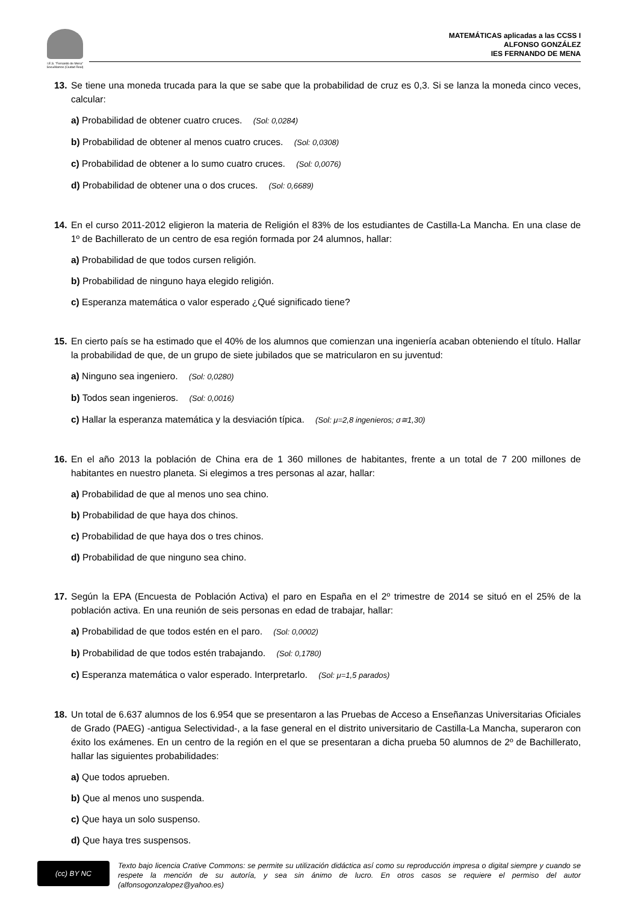I.E.S. "Fernando de Mena"
Socuéllamos (Ciudad Real)
MATEMÁTICAS aplicadas a las CCSS I
ALFONSO GONZÁLEZ
IES FERNANDO DE MENA
13. Se tiene una moneda trucada para la que se sabe que la probabilidad de cruz es 0,3. Si se lanza la moneda cinco veces, calcular:
a) Probabilidad de obtener cuatro cruces. (Sol: 0,0284)
b) Probabilidad de obtener al menos cuatro cruces. (Sol: 0,0308)
c) Probabilidad de obtener a lo sumo cuatro cruces. (Sol: 0,0076)
d) Probabilidad de obtener una o dos cruces. (Sol: 0,6689)
14. En el curso 2011-2012 eligieron la materia de Religión el 83% de los estudiantes de Castilla-La Mancha. En una clase de 1º de Bachillerato de un centro de esa región formada por 24 alumnos, hallar:
a) Probabilidad de que todos cursen religión.
b) Probabilidad de ninguno haya elegido religión.
c) Esperanza matemática o valor esperado ¿Qué significado tiene?
15. En cierto país se ha estimado que el 40% de los alumnos que comienzan una ingeniería acaban obteniendo el título. Hallar la probabilidad de que, de un grupo de siete jubilados que se matricularon en su juventud:
a) Ninguno sea ingeniero. (Sol: 0,0280)
b) Todos sean ingenieros. (Sol: 0,0016)
c) Hallar la esperanza matemática y la desviación típica. (Sol: μ=2,8 ingenieros; σ≅1,30)
16. En el año 2013 la población de China era de 1 360 millones de habitantes, frente a un total de 7 200 millones de habitantes en nuestro planeta. Si elegimos a tres personas al azar, hallar:
a) Probabilidad de que al menos uno sea chino.
b) Probabilidad de que haya dos chinos.
c) Probabilidad de que haya dos o tres chinos.
d) Probabilidad de que ninguno sea chino.
17. Según la EPA (Encuesta de Población Activa) el paro en España en el 2º trimestre de 2014 se situó en el 25% de la población activa. En una reunión de seis personas en edad de trabajar, hallar:
a) Probabilidad de que todos estén en el paro. (Sol: 0,0002)
b) Probabilidad de que todos estén trabajando. (Sol: 0,1780)
c) Esperanza matemática o valor esperado. Interpretarlo. (Sol: μ=1,5 parados)
18. Un total de 6.637 alumnos de los 6.954 que se presentaron a las Pruebas de Acceso a Enseñanzas Universitarias Oficiales de Grado (PAEG) -antigua Selectividad-, a la fase general en el distrito universitario de Castilla-La Mancha, superaron con éxito los exámenes. En un centro de la región en el que se presentaran a dicha prueba 50 alumnos de 2º de Bachillerato, hallar las siguientes probabilidades:
a) Que todos aprueben.
b) Que al menos uno suspenda.
c) Que haya un solo suspenso.
d) Que haya tres suspensos.
(cc) BY NC
Texto bajo licencia Crative Commons: se permite su utilización didáctica así como su reproducción impresa o digital siempre y cuando se respete la mención de su autoría, y sea sin ánimo de lucro. En otros casos se requiere el permiso del autor (alfonsogonzalopez@yahoo.es)